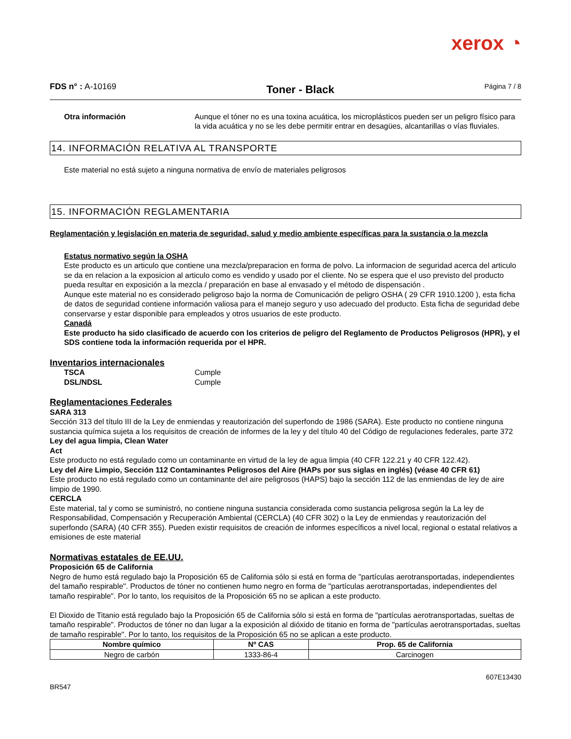xerox ◔
FDS n° : A-10169
Toner - Black
Página 7 / 8
Otra información Aunque el tóner no es una toxina acuática, los microplásticos pueden ser un peligro físico para la vida acuática y no se les debe permitir entrar en desagües, alcantarillas o vías fluviales.
14. INFORMACIÓN RELATIVA AL TRANSPORTE
Este material no está sujeto a ninguna normativa de envío de materiales peligrosos
15. INFORMACIÓN REGLAMENTARIA
Reglamentación y legislación en materia de seguridad, salud y medio ambiente específicas para la sustancia o la mezcla
Estatus normativo según la OSHA
Este producto es un articulo que contiene una mezcla/preparacion en forma de polvo. La informacion de seguridad acerca del articulo se da en relacion a la exposicion al articulo como es vendido y usado por el cliente. No se espera que el uso previsto del producto pueda resultar en exposición a la mezcla / preparación en base al envasado y el método de dispensación .
Aunque este material no es considerado peligroso bajo la norma de Comunicación de peligro OSHA ( 29 CFR 1910.1200 ), esta ficha de datos de seguridad contiene información valiosa para el manejo seguro y uso adecuado del producto. Esta ficha de seguridad debe conservarse y estar disponible para empleados y otros usuarios de este producto.
Canadá
Este producto ha sido clasificado de acuerdo con los criterios de peligro del Reglamento de Productos Peligrosos (HPR), y el SDS contiene toda la información requerida por el HPR.
Inventarios internacionales
TSCA Cumple
DSL/NDSL Cumple
Reglamentaciones Federales
SARA 313
Sección 313 del título III de la Ley de enmiendas y reautorización del superfondo de 1986 (SARA). Este producto no contiene ninguna sustancia química sujeta a los requisitos de creación de informes de la ley y del título 40 del Código de regulaciones federales, parte 372
Ley del agua limpia, Clean Water
Act
Este producto no está regulado como un contaminante en virtud de la ley de agua limpia (40 CFR 122.21 y 40 CFR 122.42).
Ley del Aire Limpio, Sección 112 Contaminantes Peligrosos del Aire (HAPs por sus siglas en inglés) (véase 40 CFR 61)
Este producto no está regulado como un contaminante del aire peligrosos (HAPS) bajo la sección 112 de las enmiendas de ley de aire limpio de 1990.
CERCLA
Este material, tal y como se suministró, no contiene ninguna sustancia considerada como sustancia peligrosa según la La ley de Responsabilidad, Compensación y Recuperación Ambiental (CERCLA) (40 CFR 302) o la Ley de enmiendas y reautorización del superfondo (SARA) (40 CFR 355). Pueden existir requisitos de creación de informes específicos a nivel local, regional o estatal relativos a emisiones de este material
Normativas estatales de EE.UU.
Proposición 65 de California
Negro de humo está regulado bajo la Proposición 65 de California sólo si está en forma de "partículas aerotransportadas, independientes del tamaño respirable". Productos de tóner no contienen humo negro en forma de "partículas aerotransportadas, independientes del tamaño respirable". Por lo tanto, los requisitos de la Proposición 65 no se aplican a este producto.
El Dioxido de Titanio está regulado bajo la Proposición 65 de California sólo si está en forma de "partículas aerotransportadas, sueltas de tamaño respirable". Productos de tóner no dan lugar a la exposición al dióxido de titanio en forma de "partículas aerotransportadas, sueltas de tamaño respirable". Por lo tanto, los requisitos de la Proposición 65 no se aplican a este producto.
| Nombre químico | Nº CAS | Prop. 65 de California |
| --- | --- | --- |
| Negro de carbón | 1333-86-4 | Carcinogen |
607E13430
BR547